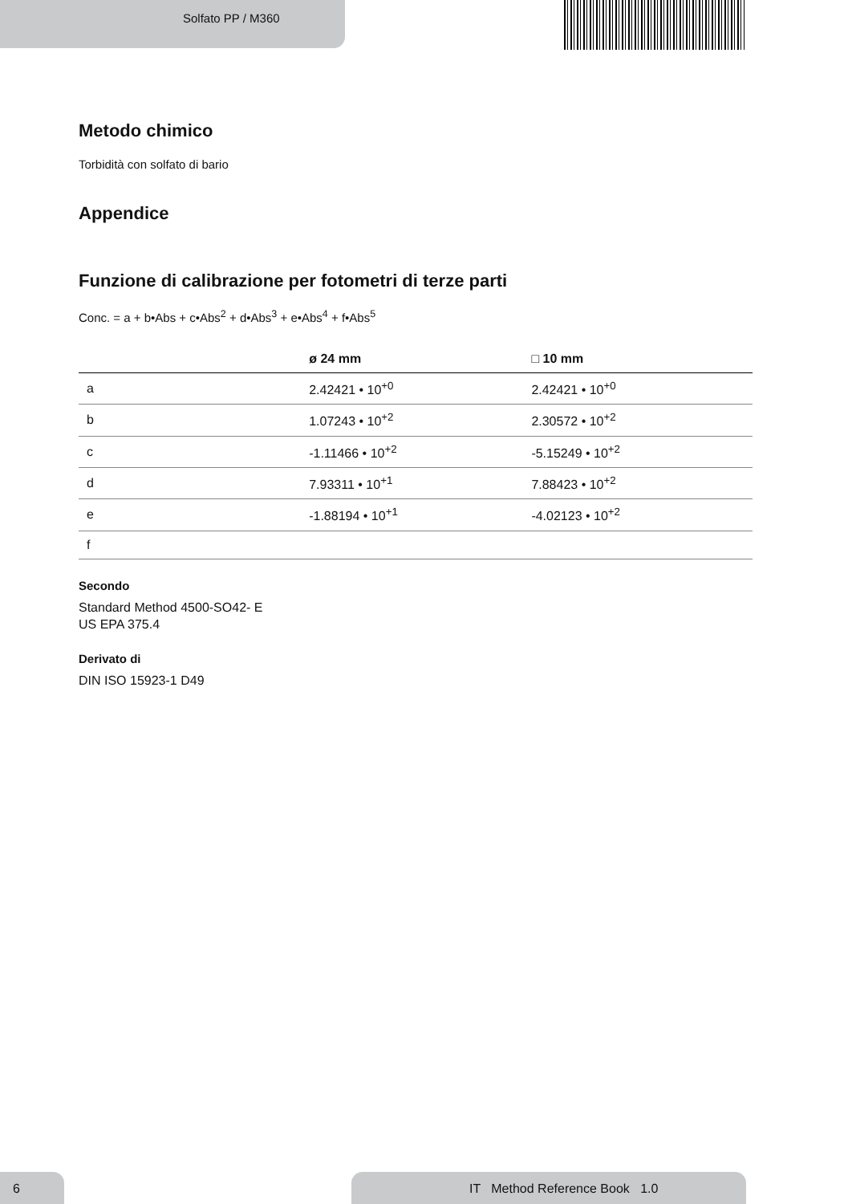Solfato PP / M360
Metodo chimico
Torbidità con solfato di bario
Appendice
Funzione di calibrazione per fotometri di terze parti
Conc. = a + b•Abs + c•Abs<sup>2</sup> + d•Abs<sup>3</sup> + e•Abs<sup>4</sup> + f•Abs<sup>5</sup>
| | ø 24 mm | □ 10 mm |
| --- | --- | --- |
| a | 2.42421 • 10<sup>+0</sup> | 2.42421 • 10<sup>+0</sup> |
| b | 1.07243 • 10<sup>+2</sup> | 2.30572 • 10<sup>+2</sup> |
| c | -1.11466 • 10<sup>+2</sup> | -5.15249 • 10<sup>+2</sup> |
| d | 7.93311 • 10<sup>+1</sup> | 7.88423 • 10<sup>+2</sup> |
| e | -1.88194 • 10<sup>+1</sup> | -4.02123 • 10<sup>+2</sup> |
| f | | |
Secondo
Standard Method 4500-SO42- E
US EPA 375.4
Derivato di
DIN ISO 15923-1 D49
6
IT Method Reference Book 1.0